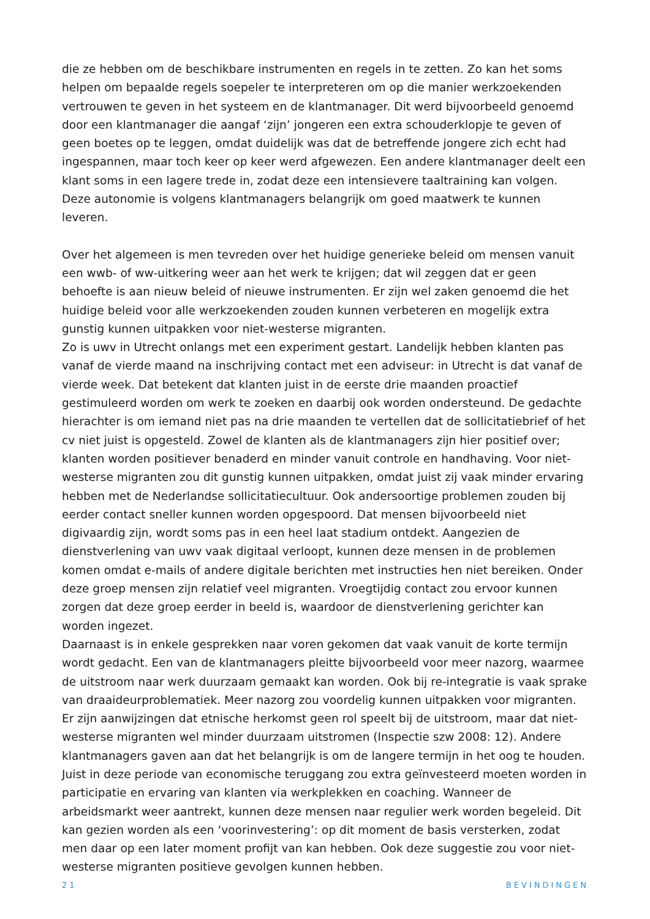die ze hebben om de beschikbare instrumenten en regels in te zetten. Zo kan het soms helpen om bepaalde regels soepeler te interpreteren om op die manier werkzoekenden vertrouwen te geven in het systeem en de klantmanager. Dit werd bijvoorbeeld genoemd door een klantmanager die aangaf ‘zijn’ jongeren een extra schouderklopje te geven of geen boetes op te leggen, omdat duidelijk was dat de betreffende jongere zich echt had ingespannen, maar toch keer op keer werd afgewezen. Een andere klantmanager deelt een klant soms in een lagere trede in, zodat deze een intensievere taaltraining kan volgen. Deze autonomie is volgens klantmanagers belangrijk om goed maatwerk te kunnen leveren.
Over het algemeen is men tevreden over het huidige generieke beleid om mensen vanuit een wwb- of ww-uitkering weer aan het werk te krijgen; dat wil zeggen dat er geen behoefte is aan nieuw beleid of nieuwe instrumenten. Er zijn wel zaken genoemd die het huidige beleid voor alle werkzoekenden zouden kunnen verbeteren en mogelijk extra gunstig kunnen uitpakken voor niet-westerse migranten.
Zo is uwv in Utrecht onlangs met een experiment gestart. Landelijk hebben klanten pas vanaf de vierde maand na inschrijving contact met een adviseur: in Utrecht is dat vanaf de vierde week. Dat betekent dat klanten juist in de eerste drie maanden proactief gestimuleerd worden om werk te zoeken en daarbij ook worden ondersteund. De gedachte hierachter is om iemand niet pas na drie maanden te vertellen dat de sollicitatiebrief of het cv niet juist is opgesteld. Zowel de klanten als de klantmanagers zijn hier positief over; klanten worden positiever benaderd en minder vanuit controle en handhaving. Voor niet-westerse migranten zou dit gunstig kunnen uitpakken, omdat juist zij vaak minder ervaring hebben met de Nederlandse sollicitatiecultuur. Ook andersoortige problemen zouden bij eerder contact sneller kunnen worden opgespoord. Dat mensen bijvoorbeeld niet digivaardig zijn, wordt soms pas in een heel laat stadium ontdekt. Aangezien de dienstverlening van uwv vaak digitaal verloopt, kunnen deze mensen in de problemen komen omdat e-mails of andere digitale berichten met instructies hen niet bereiken. Onder deze groep mensen zijn relatief veel migranten. Vroegtijdig contact zou ervoor kunnen zorgen dat deze groep eerder in beeld is, waardoor de dienstverlening gerichter kan worden ingezet.
Daarnaast is in enkele gesprekken naar voren gekomen dat vaak vanuit de korte termijn wordt gedacht. Een van de klantmanagers pleitte bijvoorbeeld voor meer nazorg, waarmee de uitstroom naar werk duurzaam gemaakt kan worden. Ook bij re-integratie is vaak sprake van draaideurproblematiek. Meer nazorg zou voordelig kunnen uitpakken voor migranten. Er zijn aanwijzingen dat etnische herkomst geen rol speelt bij de uitstroom, maar dat niet-westerse migranten wel minder duurzaam uitstromen (Inspectie szw 2008: 12). Andere klantmanagers gaven aan dat het belangrijk is om de langere termijn in het oog te houden. Juist in deze periode van economische teruggang zou extra geïnvesteerd moeten worden in participatie en ervaring van klanten via werkplekken en coaching. Wanneer de arbeidsmarkt weer aantrekt, kunnen deze mensen naar regulier werk worden begeleid. Dit kan gezien worden als een ‘voorinvestering’: op dit moment de basis versterken, zodat men daar op een later moment profijt van kan hebben. Ook deze suggestie zou voor niet-westerse migranten positieve gevolgen kunnen hebben.
21 BEVINDINGEN